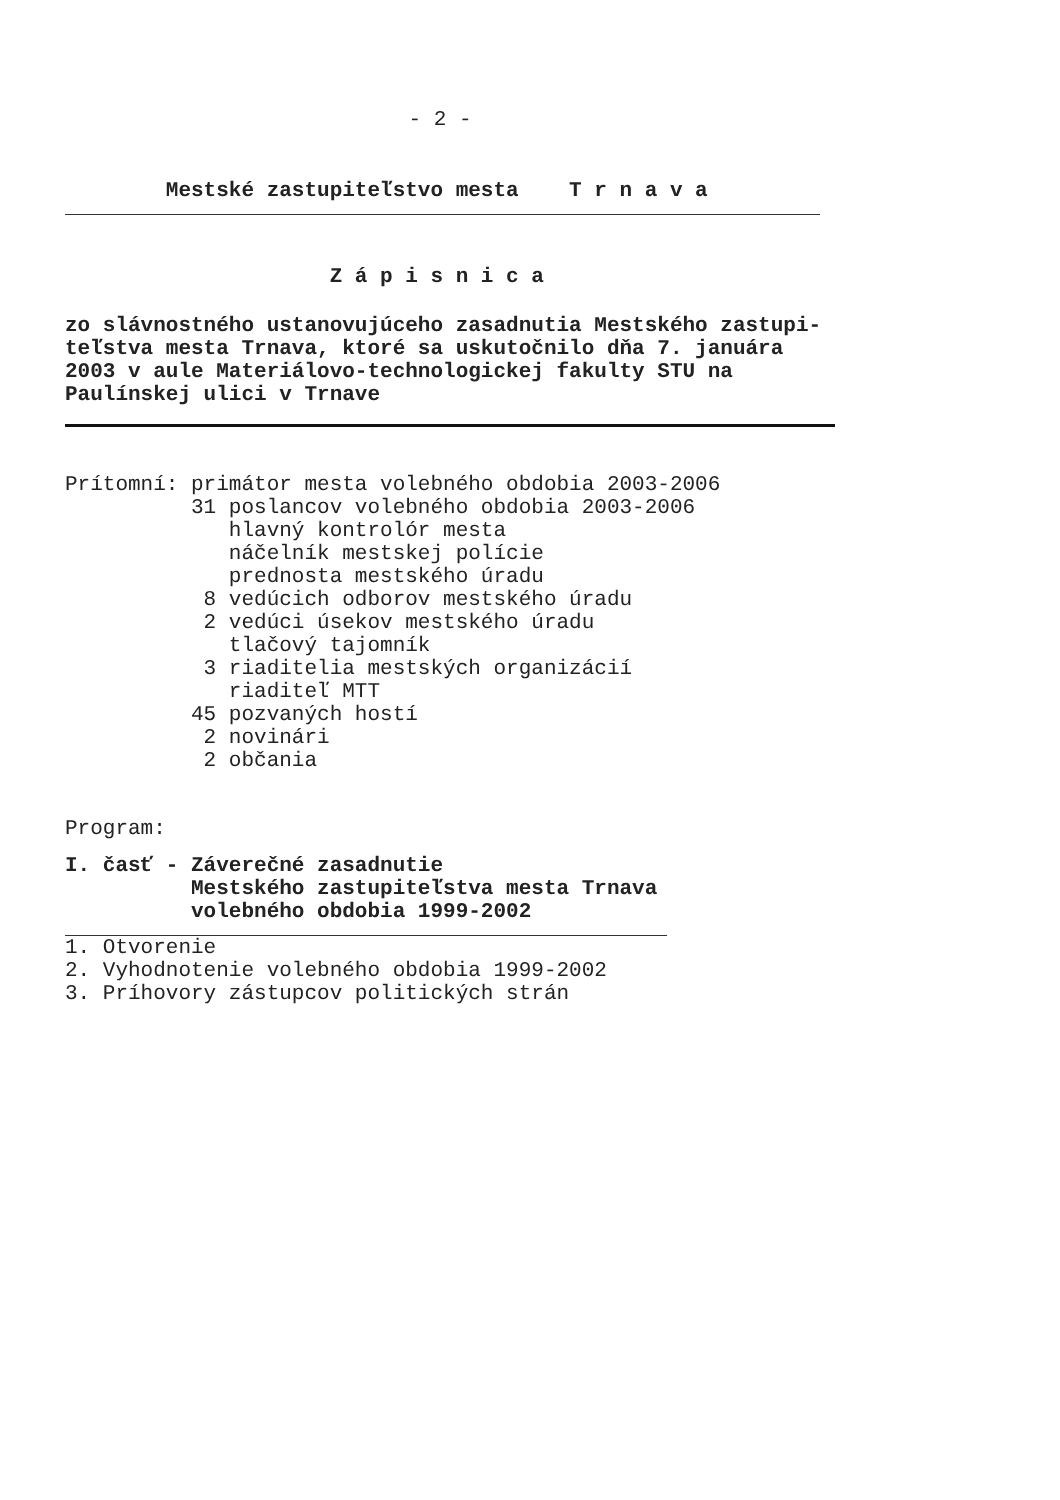- 2 -
        Mestské zastupiteľstvo mesta    T r n a v a
                     Z á p i s n i c a
zo slávnostného ustanovujúceho zasadnutia Mestského zastupi-
teľstva mesta Trnava, ktoré sa uskutočnilo dňa 7. januára
2003 v aule Materiálovo-technologickej fakulty STU na
Paulínskej ulici v Trnave
Prítomní: primátor mesta volebného obdobia 2003-2006
          31 poslancov volebného obdobia 2003-2006
             hlavný kontrolór mesta
             náčelník mestskej polície
             prednosta mestského úradu
           8 vedúcich odborov mestského úradu
           2 vedúci úsekov mestského úradu
             tlačový tajomník
           3 riaditelia mestských organizácií
             riaditeľ MTT
          45 pozvaných hostí
           2 novinári
           2 občania
Program:
I. časť - Záverečné zasadnutie
          Mestského zastupiteľstva mesta Trnava
          volebného obdobia 1999-2002
1. Otvorenie
2. Vyhodnotenie volebného obdobia 1999-2002
3. Príhovory zástupcov politických strán